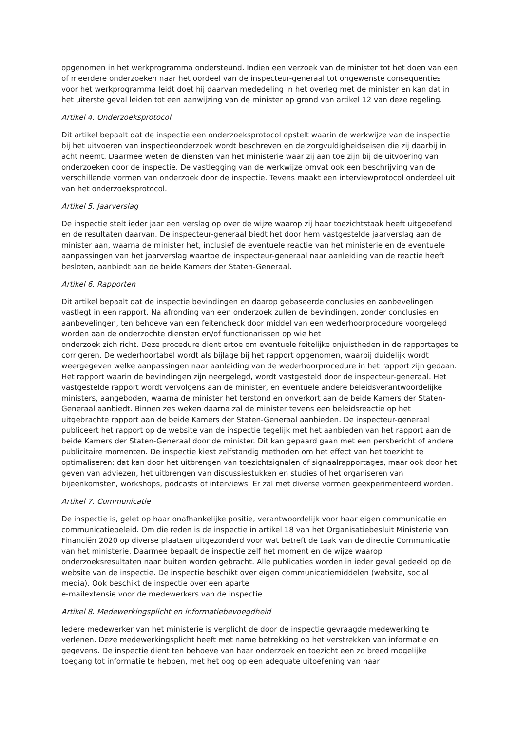opgenomen in het werkprogramma ondersteund. Indien een verzoek van de minister tot het doen van een of meerdere onderzoeken naar het oordeel van de inspecteur-generaal tot ongewenste consequenties voor het werkprogramma leidt doet hij daarvan mededeling in het overleg met de minister en kan dat in het uiterste geval leiden tot een aanwijzing van de minister op grond van artikel 12 van deze regeling.
Artikel 4. Onderzoeksprotocol
Dit artikel bepaalt dat de inspectie een onderzoeksprotocol opstelt waarin de werkwijze van de inspectie bij het uitvoeren van inspectieonderzoek wordt beschreven en de zorgvuldigheidseisen die zij daarbij in acht neemt. Daarmee weten de diensten van het ministerie waar zij aan toe zijn bij de uitvoering van onderzoeken door de inspectie. De vastlegging van de werkwijze omvat ook een beschrijving van de verschillende vormen van onderzoek door de inspectie. Tevens maakt een interviewprotocol onderdeel uit van het onderzoeksprotocol.
Artikel 5. Jaarverslag
De inspectie stelt ieder jaar een verslag op over de wijze waarop zij haar toezichtstaak heeft uitgeoefend en de resultaten daarvan. De inspecteur-generaal biedt het door hem vastgestelde jaarverslag aan de minister aan, waarna de minister het, inclusief de eventuele reactie van het ministerie en de eventuele aanpassingen van het jaarverslag waartoe de inspecteur-generaal naar aanleiding van de reactie heeft besloten, aanbiedt aan de beide Kamers der Staten-Generaal.
Artikel 6. Rapporten
Dit artikel bepaalt dat de inspectie bevindingen en daarop gebaseerde conclusies en aanbevelingen vastlegt in een rapport. Na afronding van een onderzoek zullen de bevindingen, zonder conclusies en aanbevelingen, ten behoeve van een feitencheck door middel van een wederhoorprocedure voorgelegd worden aan de onderzochte diensten en/of functionarissen op wie het
onderzoek zich richt. Deze procedure dient ertoe om eventuele feitelijke onjuistheden in de rapportages te corrigeren. De wederhoortabel wordt als bijlage bij het rapport opgenomen, waarbij duidelijk wordt weergegeven welke aanpassingen naar aanleiding van de wederhoorprocedure in het rapport zijn gedaan. Het rapport waarin de bevindingen zijn neergelegd, wordt vastgesteld door de inspecteur-generaal. Het vastgestelde rapport wordt vervolgens aan de minister, en eventuele andere beleidsverantwoordelijke ministers, aangeboden, waarna de minister het terstond en onverkort aan de beide Kamers der Staten-Generaal aanbiedt. Binnen zes weken daarna zal de minister tevens een beleidsreactie op het uitgebrachte rapport aan de beide Kamers der Staten-Generaal aanbieden. De inspecteur-generaal publiceert het rapport op de website van de inspectie tegelijk met het aanbieden van het rapport aan de beide Kamers der Staten-Generaal door de minister. Dit kan gepaard gaan met een persbericht of andere publicitaire momenten. De inspectie kiest zelfstandig methoden om het effect van het toezicht te optimaliseren; dat kan door het uitbrengen van toezichtsignalen of signaalrapportages, maar ook door het geven van adviezen, het uitbrengen van discussiestukken en studies of het organiseren van bijeenkomsten, workshops, podcasts of interviews. Er zal met diverse vormen geëxperimenteerd worden.
Artikel 7. Communicatie
De inspectie is, gelet op haar onafhankelijke positie, verantwoordelijk voor haar eigen communicatie en communicatiebeleid. Om die reden is de inspectie in artikel 18 van het Organisatiebesluit Ministerie van Financiën 2020 op diverse plaatsen uitgezonderd voor wat betreft de taak van de directie Communicatie van het ministerie. Daarmee bepaalt de inspectie zelf het moment en de wijze waarop onderzoeksresultaten naar buiten worden gebracht. Alle publicaties worden in ieder geval gedeeld op de website van de inspectie. De inspectie beschikt over eigen communicatiemiddelen (website, social media). Ook beschikt de inspectie over een aparte
e-mailextensie voor de medewerkers van de inspectie.
Artikel 8. Medewerkingsplicht en informatiebevoegdheid
Iedere medewerker van het ministerie is verplicht de door de inspectie gevraagde medewerking te verlenen. Deze medewerkingsplicht heeft met name betrekking op het verstrekken van informatie en gegevens. De inspectie dient ten behoeve van haar onderzoek en toezicht een zo breed mogelijke toegang tot informatie te hebben, met het oog op een adequate uitoefening van haar